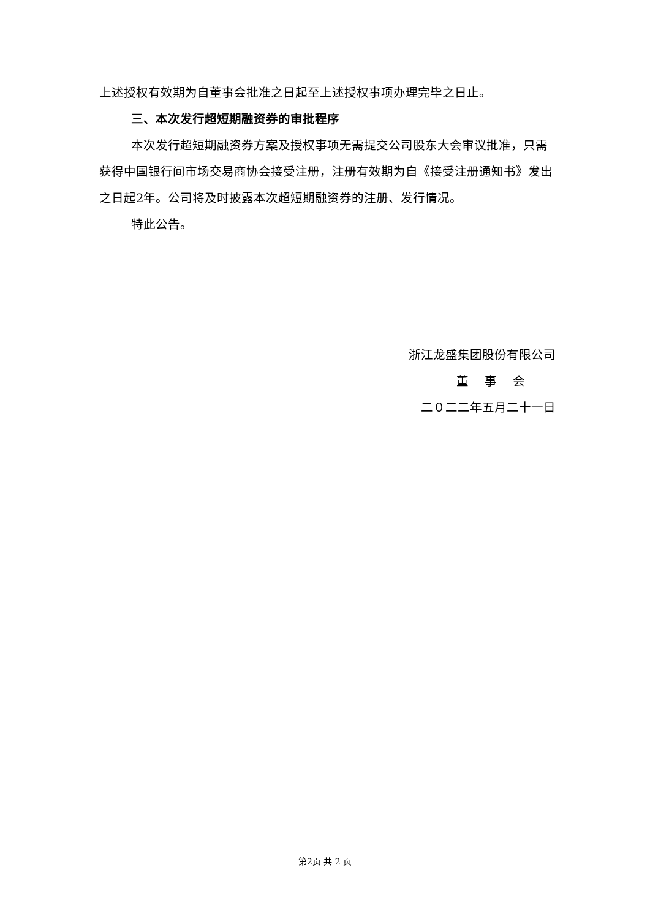上述授权有效期为自董事会批准之日起至上述授权事项办理完毕之日止。
三、本次发行超短期融资券的审批程序
本次发行超短期融资券方案及授权事项无需提交公司股东大会审议批准，只需获得中国银行间市场交易商协会接受注册，注册有效期为自《接受注册通知书》发出之日起2年。公司将及时披露本次超短期融资券的注册、发行情况。
特此公告。
浙江龙盛集团股份有限公司
董　 事　 会
二０二二年五月二十一日
第2页 共 2 页